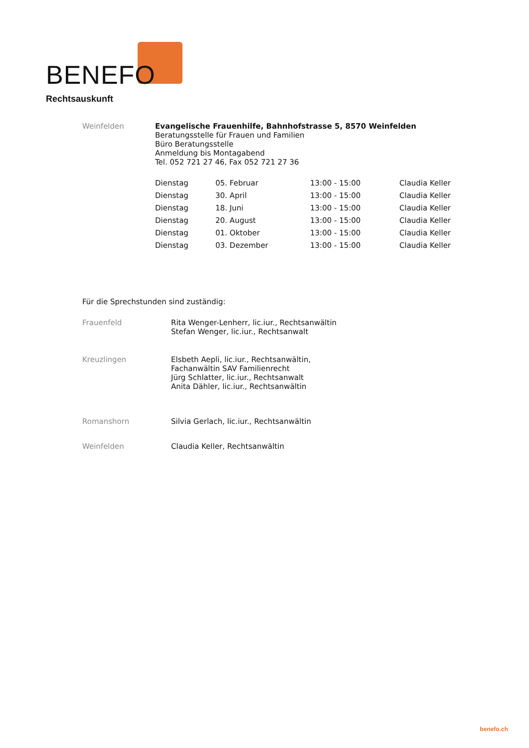BENEFO
Rechtsauskunft
| Weinfelden | Evangelische Frauenhilfe, Bahnhofstrasse 5, 8570 Weinfelden Beratungsstelle für Frauen und Familien Büro Beratungsstelle Anmeldung bis Montagabend Tel. 052 721 27 46, Fax 052 721 27 36 |
| Dienstag | 05. Februar | 13:00 - 15:00 | Claudia Keller |
| Dienstag | 30. April | 13:00 - 15:00 | Claudia Keller |
| Dienstag | 18. Juni | 13:00 - 15:00 | Claudia Keller |
| Dienstag | 20. August | 13:00 - 15:00 | Claudia Keller |
| Dienstag | 01. Oktober | 13:00 - 15:00 | Claudia Keller |
| Dienstag | 03. Dezember | 13:00 - 15:00 | Claudia Keller |
Für die Sprechstunden sind zuständig:
| Frauenfeld | Rita Wenger-Lenherr, lic.iur., Rechtsanwältin Stefan Wenger, lic.iur., Rechtsanwalt |
| Kreuzlingen | Elsbeth Aepli, lic.iur., Rechtsanwältin, Fachanwältin SAV Familienrecht Jürg Schlatter, lic.iur., Rechtsanwalt Anita Dähler, lic.iur., Rechtsanwältin |
| Romanshorn | Silvia Gerlach, lic.iur., Rechtsanwältin |
| Weinfelden | Claudia Keller, Rechtsanwältin |
benefo.ch